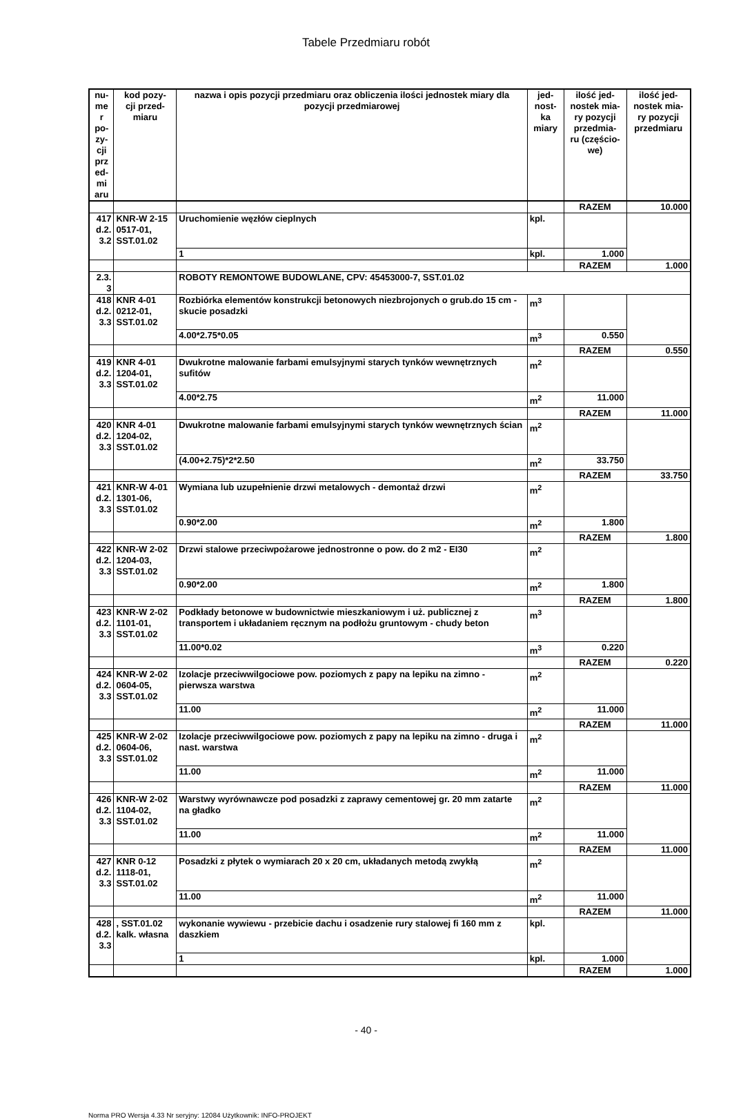Tabele Przedmiaru robót
| nu- me r po- zy- cji prz ed- mi aru | kod pozy- cji przed- miaru | nazwa i opis pozycji przedmiaru oraz obliczenia ilości jednostek miary dla pozycji przedmiarowej | jed- nost- ka miary | ilość jed- nostek mia- ry pozycji przedmia- ru (częścio- we) | ilość jed- nostek mia- ry pozycji przedmiaru |
| --- | --- | --- | --- | --- | --- |
| | | | | RAZEM | 10.000 |
| 417 d.2. 3.2 | KNR-W 2-15 0517-01, SST.01.02 | Uruchomienie węzłów cieplnych | kpl. | | |
| | | 1 | kpl. | 1.000 | |
| | | | | RAZEM | 1.000 |
| 2.3. 3 | | ROBOTY REMONTOWE BUDOWLANE, CPV: 45453000-7, SST.01.02 | | | |
| 418 d.2. 3.3 | KNR 4-01 0212-01, SST.01.02 | Rozbiórka elementów konstrukcji betonowych niezbrojonych o grub.do 15 cm - skucie posadzki | m<sup>3</sup> | | |
| | | 4.00*2.75*0.05 | m<sup>3</sup> | 0.550 | |
| | | | | RAZEM | 0.550 |
| 419 d.2. 3.3 | KNR 4-01 1204-01, SST.01.02 | Dwukrotne malowanie farbami emulsyjnymi starych tynków wewnętrznych sufitów | m<sup>2</sup> | | |
| | | 4.00*2.75 | m<sup>2</sup> | 11.000 | |
| | | | | RAZEM | 11.000 |
| 420 d.2. 3.3 | KNR 4-01 1204-02, SST.01.02 | Dwukrotne malowanie farbami emulsyjnymi starych tynków wewnętrznych ścian | m<sup>2</sup> | | |
| | | (4.00+2.75)*2*2.50 | m<sup>2</sup> | 33.750 | |
| | | | | RAZEM | 33.750 |
| 421 d.2. 3.3 | KNR-W 4-01 1301-06, SST.01.02 | Wymiana lub uzupełnienie drzwi metalowych - demontaż drzwi | m<sup>2</sup> | | |
| | | 0.90*2.00 | m<sup>2</sup> | 1.800 | |
| | | | | RAZEM | 1.800 |
| 422 d.2. 3.3 | KNR-W 2-02 1204-03, SST.01.02 | Drzwi stalowe przeciwpożarowe jednostronne o pow. do 2 m2 - EI30 | m<sup>2</sup> | | |
| | | 0.90*2.00 | m<sup>2</sup> | 1.800 | |
| | | | | RAZEM | 1.800 |
| 423 d.2. 3.3 | KNR-W 2-02 1101-01, SST.01.02 | Podkłady betonowe w budownictwie mieszkaniowym i uż. publicznej z transportem i układaniem ręcznym na podłożu gruntowym - chudy beton | m<sup>3</sup> | | |
| | | 11.00*0.02 | m<sup>3</sup> | 0.220 | |
| | | | | RAZEM | 0.220 |
| 424 d.2. 3.3 | KNR-W 2-02 0604-05, SST.01.02 | Izolacje przeciwwilgociowe pow. poziomych z papy na lepiku na zimno - pierwsza warstwa | m<sup>2</sup> | | |
| | | 11.00 | m<sup>2</sup> | 11.000 | |
| | | | | RAZEM | 11.000 |
| 425 d.2. 3.3 | KNR-W 2-02 0604-06, SST.01.02 | Izolacje przeciwwilgociowe pow. poziomych z papy na lepiku na zimno - druga i nast. warstwa | m<sup>2</sup> | | |
| | | 11.00 | m<sup>2</sup> | 11.000 | |
| | | | | RAZEM | 11.000 |
| 426 d.2. 3.3 | KNR-W 2-02 1104-02, SST.01.02 | Warstwy wyrównawcze pod posadzki z zaprawy cementowej gr. 20 mm zatarte na gładko | m<sup>2</sup> | | |
| | | 11.00 | m<sup>2</sup> | 11.000 | |
| | | | | RAZEM | 11.000 |
| 427 d.2. 3.3 | KNR 0-12 1118-01, SST.01.02 | Posadzki z płytek o wymiarach 20 x 20 cm, układanych metodą zwykłą | m<sup>2</sup> | | |
| | | 11.00 | m<sup>2</sup> | 11.000 | |
| | | | | RAZEM | 11.000 |
| 428 d.2. 3.3 | , SST.01.02 kalk. własna | wykonanie wywiewu - przebicie dachu i osadzenie rury stalowej fi 160 mm z daszkiem | kpl. | | |
| | | 1 | kpl. | 1.000 | |
| | | | | RAZEM | 1.000 |
- 40 -
Norma PRO Wersja 4.33 Nr seryjny: 12084 Użytkownik: INFO-PROJEKT